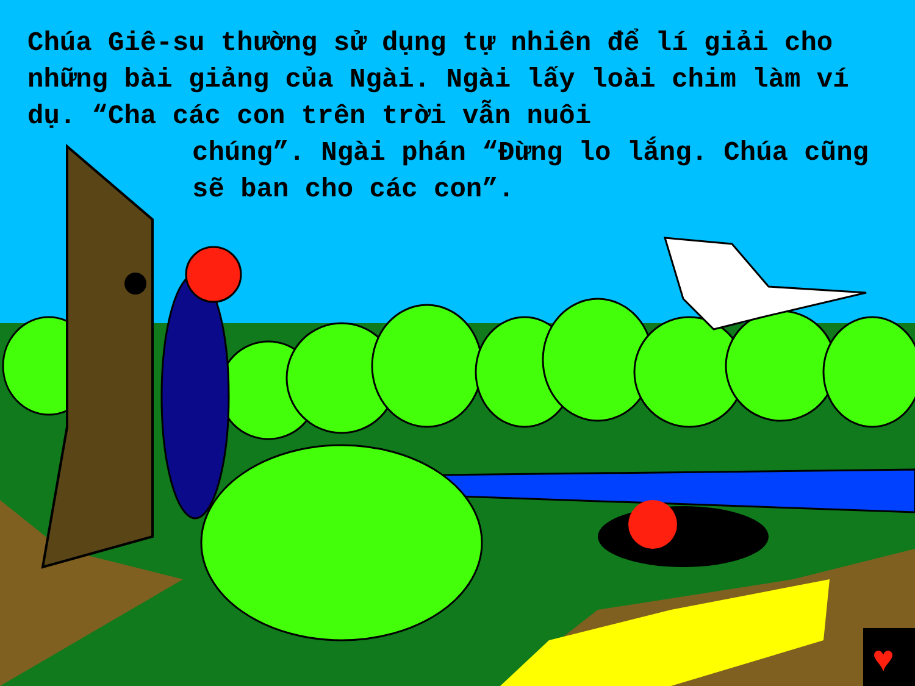♥
Chúa Giê-su thường sử dụng tự nhiên để lí giải cho những bài giảng của Ngài. Ngài lấy loài chim làm ví dụ. “Cha các con trên trời vẫn nuôi
chúng”. Ngài phán “Đừng lo lắng. Chúa cũng sẽ ban cho các con”.